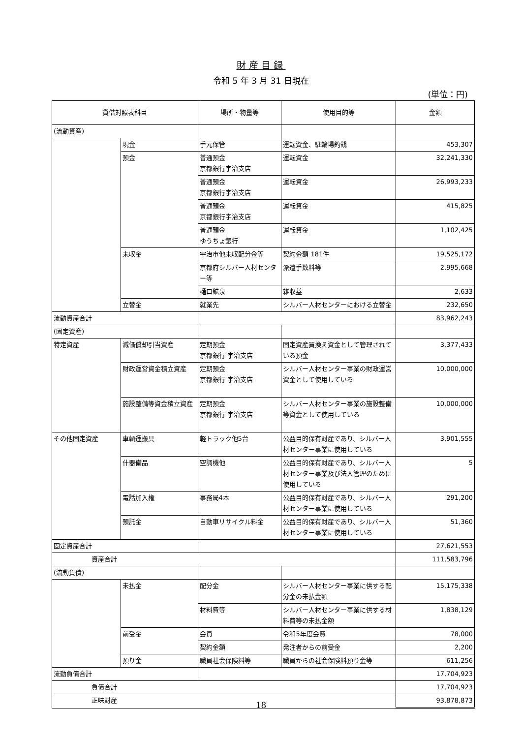財産目録
令和 5 年 3 月 31 日現在
(単位：円)
| 貸借対照表科目 | | 場所・物量等 | 使用目的等 | 金額 |
| --- | --- | --- | --- | --- |
| (流動資産) | | | | |
| | 現金 | 手元保管 | 運転資金、駐輪場釣銭 | 453,307 |
| | 預金 | 普通預金 京都銀行宇治支店 | 運転資金 | 32,241,330 |
| | | 普通預金 京都銀行宇治支店 | 運転資金 | 26,993,233 |
| | | 普通預金 京都銀行宇治支店 | 運転資金 | 415,825 |
| | | 普通預金 ゆうちょ銀行 | 運転資金 | 1,102,425 |
| | 未収金 | 宇治市他未収配分金等 | 契約金額 181件 | 19,525,172 |
| | | 京都府シルバー人材センター等 | 派遣手数料等 | 2,995,668 |
| | | 樋口鉱泉 | 雑収益 | 2,633 |
| | 立替金 | 就業先 | シルバー人材センターにおける立替金 | 232,650 |
| 流動資産合計 | | | | 83,962,243 |
| (固定資産) | | | | |
| 特定資産 | 減価償却引当資産 | 定期預金 京都銀行 宇治支店 | 固定資産買換え資金として管理されている預金 | 3,377,433 |
| | 財政運営資金積立資産 | 定期預金 京都銀行 宇治支店 | シルバー人材センター事業の財政運営資金として使用している | 10,000,000 |
| | 施設整備等資金積立資産 | 定期預金 京都銀行 宇治支店 | シルバー人材センター事業の施設整備等資金として使用している | 10,000,000 |
| その他固定資産 | 車輌運搬具 | 軽トラック他5台 | 公益目的保有財産であり、シルバー人材センター事業に使用している | 3,901,555 |
| | 什器備品 | 空調機他 | 公益目的保有財産であり、シルバー人材センター事業及び法人管理のために使用している | 5 |
| | 電話加入権 | 事務局4本 | 公益目的保有財産であり、シルバー人材センター事業に使用している | 291,200 |
| | 預託金 | 自動車リサイクル料金 | 公益目的保有財産であり、シルバー人材センター事業に使用している | 51,360 |
| 固定資産合計 | | | | 27,621,553 |
| 資産合計 | | | | 111,583,796 |
| (流動負債) | | | | |
| | 未払金 | 配分金 | シルバー人材センター事業に供する配分金の未払金額 | 15,175,338 |
| | | 材料費等 | シルバー人材センター事業に供する材料費等の未払金額 | 1,838,129 |
| | 前受金 | 会員 | 令和5年度会費 | 78,000 |
| | | 契約金額 | 発注者からの前受金 | 2,200 |
| | 預り金 | 職員社会保険料等 | 職員からの社会保険料預り金等 | 611,256 |
| 流動負債合計 | | | | 17,704,923 |
| 負債合計 | | | | 17,704,923 |
| 正味財産 | | | | 93,878,873 |
18